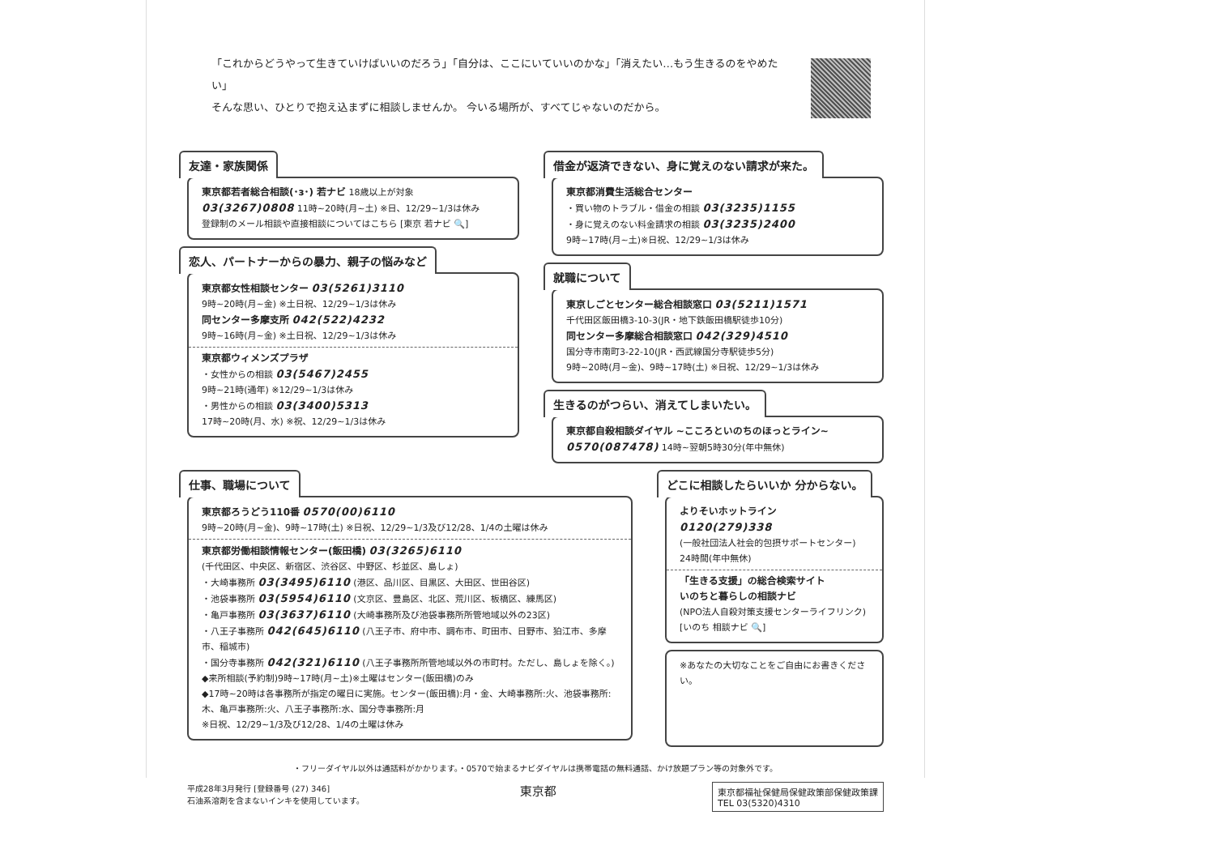「これからどうやって生きていけばいいのだろう」「自分は、ここにいていいのかな」「消えたい…もう生きるのをやめたい」
そんな思い、ひとりで抱え込まずに相談しませんか。 今いる場所が、すべてじゃないのだから。
友達・家族関係
東京都若者総合相談(･з･) 若ナビ 18歳以上が対象
03(3267)0808 11時~20時(月~土) ※日、12/29~1/3は休み
登録制のメール相談や直接相談についてはこちら [東京 若ナビ 🔍]
恋人、パートナーからの暴力、親子の悩みなど
東京都女性相談センター 03(5261)3110
9時~20時(月~金) ※土日祝、12/29~1/3は休み
同センター多摩支所 042(522)4232
9時~16時(月~金) ※土日祝、12/29~1/3は休み
東京都ウィメンズプラザ
・女性からの相談 03(5467)2455
9時~21時(通年) ※12/29~1/3は休み
・男性からの相談 03(3400)5313
17時~20時(月、水) ※祝、12/29~1/3は休み
借金が返済できない、身に覚えのない請求が来た。
東京都消費生活総合センター
・買い物のトラブル・借金の相談 03(3235)1155
・身に覚えのない料金請求の相談 03(3235)2400
9時~17時(月~土)※日祝、12/29~1/3は休み
就職について
東京しごとセンター総合相談窓口 03(5211)1571
千代田区飯田橋3-10-3(JR・地下鉄飯田橋駅徒歩10分)
同センター多摩総合相談窓口 042(329)4510
国分寺市南町3-22-10(JR・西武線国分寺駅徒歩5分)
9時~20時(月~金)、9時~17時(土) ※日祝、12/29~1/3は休み
生きるのがつらい、消えてしまいたい。
東京都自殺相談ダイヤル ~こころといのちのほっとライン~
0570(087478) 14時~翌朝5時30分(年中無休)
仕事、職場について
東京都ろうどう110番 0570(00)6110
9時~20時(月~金)、9時~17時(土) ※日祝、12/29~1/3及び12/28、1/4の土曜は休み
東京都労働相談情報センター(飯田橋) 03(3265)6110
(千代田区、中央区、新宿区、渋谷区、中野区、杉並区、島しょ)
・大崎事務所 03(3495)6110 (港区、品川区、目黒区、大田区、世田谷区)
・池袋事務所 03(5954)6110 (文京区、豊島区、北区、荒川区、板橋区、練馬区)
・亀戸事務所 03(3637)6110 (大崎事務所及び池袋事務所所管地域以外の23区)
・八王子事務所 042(645)6110 (八王子市、府中市、調布市、町田市、日野市、狛江市、多摩市、稲城市)
・国分寺事務所 042(321)6110 (八王子事務所所管地域以外の市町村。ただし、島しょを除く。)
◆来所相談(予約制)9時~17時(月~土)※土曜はセンター(飯田橋)のみ
◆17時~20時は各事務所が指定の曜日に実施。センター(飯田橋):月・金、大崎事務所:火、池袋事務所:木、亀戸事務所:火、八王子事務所:水、国分寺事務所:月
※日祝、12/29~1/3及び12/28、1/4の土曜は休み
どこに相談したらいいか 分からない。
よりそいホットライン 0120(279)338
(一般社団法人社会的包摂サポートセンター)
24時間(年中無休)
「生きる支援」の総合検索サイト
いのちと暮らしの相談ナビ
(NPO法人自殺対策支援センターライフリンク)
[いのち 相談ナビ 🔍]
※あなたの大切なことをご自由にお書きください。
・フリーダイヤル以外は通話料がかかります。・0570で始まるナビダイヤルは携帯電話の無料通話、かけ放題プラン等の対象外です。
平成28年3月発行 [登録番号 (27) 346]
石油系溶剤を含まないインキを使用しています。
東京都
東京都福祉保健局保健政策部保健政策課
TEL 03(5320)4310